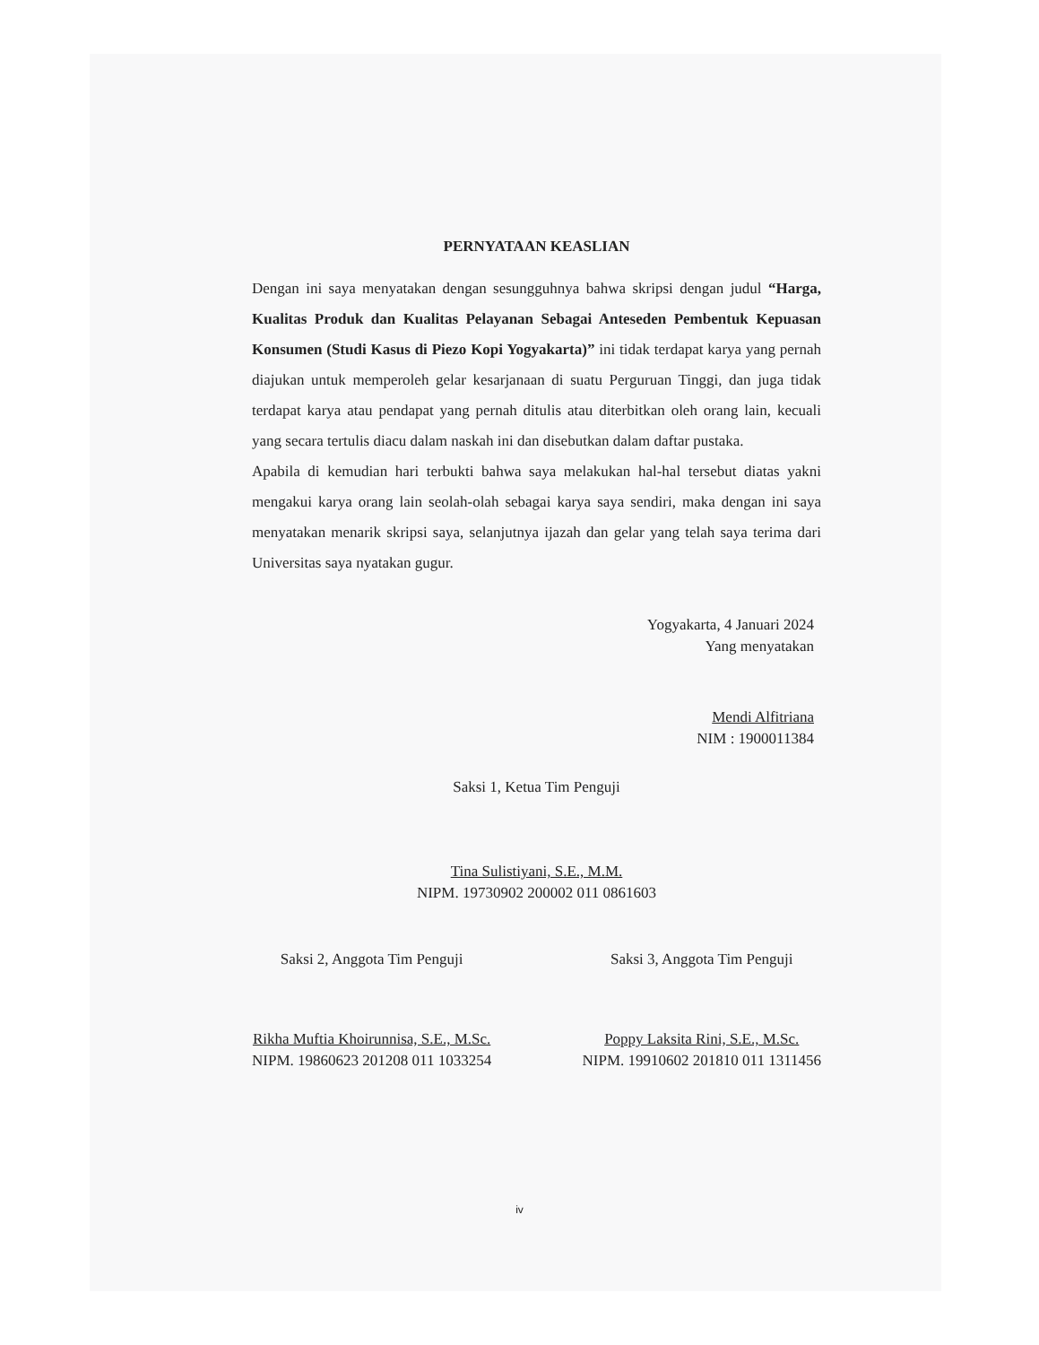PERNYATAAN KEASLIAN
Dengan ini saya menyatakan dengan sesungguhnya bahwa skripsi dengan judul “Harga, Kualitas Produk dan Kualitas Pelayanan Sebagai Anteseden Pembentuk Kepuasan Konsumen (Studi Kasus di Piezo Kopi Yogyakarta)” ini tidak terdapat karya yang pernah diajukan untuk memperoleh gelar kesarjanaan di suatu Perguruan Tinggi, dan juga tidak terdapat karya atau pendapat yang pernah ditulis atau diterbitkan oleh orang lain, kecuali yang secara tertulis diacu dalam naskah ini dan disebutkan dalam daftar pustaka.
Apabila di kemudian hari terbukti bahwa saya melakukan hal-hal tersebut diatas yakni mengakui karya orang lain seolah-olah sebagai karya saya sendiri, maka dengan ini saya menyatakan menarik skripsi saya, selanjutnya ijazah dan gelar yang telah saya terima dari Universitas saya nyatakan gugur.
Yogyakarta, 4 Januari 2024
Yang menyatakan
Mendi Alfitriana
NIM : 1900011384
Saksi 1, Ketua Tim Penguji
Tina Sulistiyani, S.E., M.M.
NIPM. 19730902 200002 011 0861603
Saksi 2, Anggota Tim Penguji
Rikha Muftia Khoirunnisa, S.E., M.Sc.
NIPM. 19860623 201208 011 1033254
Saksi 3, Anggota Tim Penguji
Poppy Laksita Rini, S.E., M.Sc.
NIPM. 19910602 201810 011 1311456
iv